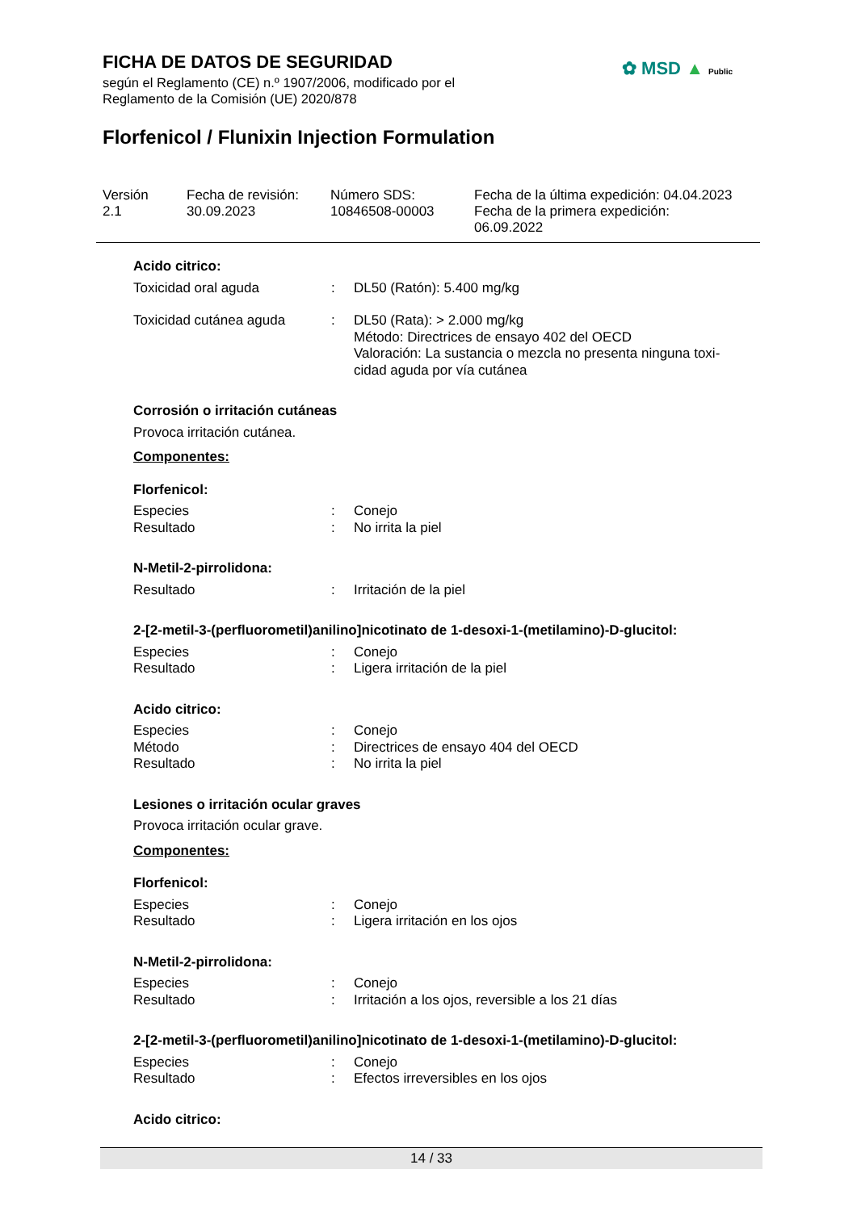FICHA DE DATOS DE SEGURIDAD
según el Reglamento (CE) n.º 1907/2006, modificado por el
Reglamento de la Comisión (UE) 2020/878
✿ MSD ▲ Public
Florfenicol / Flunixin Injection Formulation
Versión
2.1
Fecha de revisión:
30.09.2023
Número SDS:
10846508-00003
Fecha de la última expedición: 04.04.2023
Fecha de la primera expedición:
06.09.2022
Acido citrico:
Toxicidad oral aguda : DL50 (Ratón): 5.400 mg/kg
Toxicidad cutánea aguda : DL50 (Rata): > 2.000 mg/kg
Método: Directrices de ensayo 402 del OECD
Valoración: La sustancia o mezcla no presenta ninguna toxi-cidad aguda por vía cutánea
Corrosión o irritación cutáneas
Provoca irritación cutánea.
Componentes:
Florfenicol:
Especies : Conejo
Resultado : No irrita la piel
N-Metil-2-pirrolidona:
Resultado : Irritación de la piel
2-[2-metil-3-(perfluorometil)anilino]nicotinato de 1-desoxi-1-(metilamino)-D-glucitol:
Especies : Conejo
Resultado : Ligera irritación de la piel
Acido citrico:
Especies : Conejo
Método : Directrices de ensayo 404 del OECD
Resultado : No irrita la piel
Lesiones o irritación ocular graves
Provoca irritación ocular grave.
Componentes:
Florfenicol:
Especies : Conejo
Resultado : Ligera irritación en los ojos
N-Metil-2-pirrolidona:
Especies : Conejo
Resultado : Irritación a los ojos, reversible a los 21 días
2-[2-metil-3-(perfluorometil)anilino]nicotinato de 1-desoxi-1-(metilamino)-D-glucitol:
Especies : Conejo
Resultado : Efectos irreversibles en los ojos
Acido citrico:
14 / 33